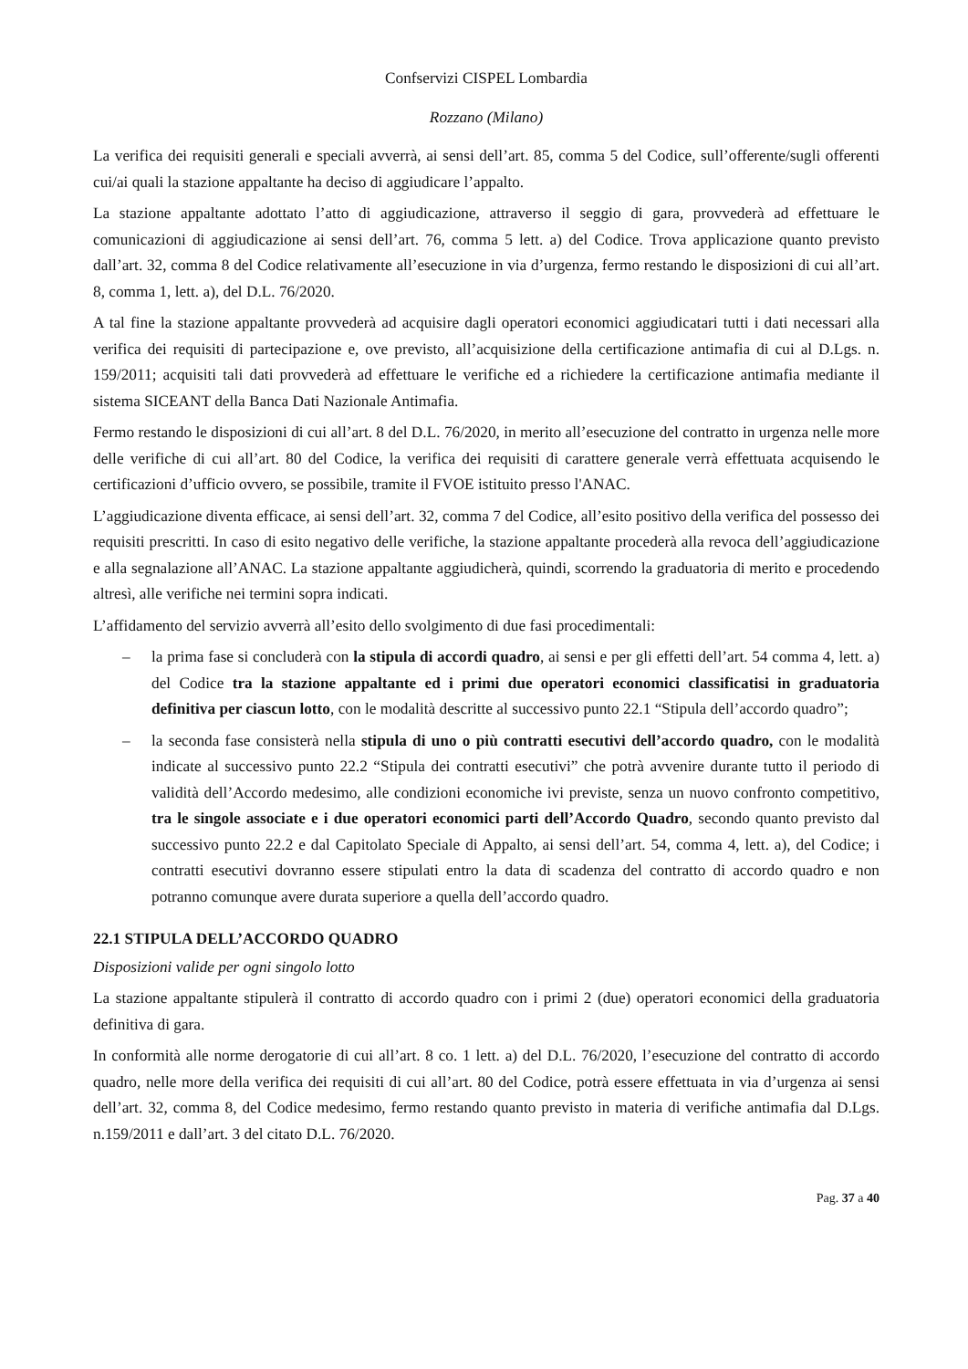Confservizi CISPEL Lombardia
Rozzano (Milano)
La verifica dei requisiti generali e speciali avverrà, ai sensi dell’art. 85, comma 5 del Codice, sull’offerente/sugli offerenti cui/ai quali la stazione appaltante ha deciso di aggiudicare l’appalto.
La stazione appaltante adottato l’atto di aggiudicazione, attraverso il seggio di gara, provvederà ad effettuare le comunicazioni di aggiudicazione ai sensi dell’art. 76, comma 5 lett. a) del Codice. Trova applicazione quanto previsto dall’art. 32, comma 8 del Codice relativamente all’esecuzione in via d’urgenza, fermo restando le disposizioni di cui all’art. 8, comma 1, lett. a), del D.L. 76/2020.
A tal fine la stazione appaltante provvederà ad acquisire dagli operatori economici aggiudicatari tutti i dati necessari alla verifica dei requisiti di partecipazione e, ove previsto, all’acquisizione della certificazione antimafia di cui al D.Lgs. n. 159/2011; acquisiti tali dati provvederà ad effettuare le verifiche ed a richiedere la certificazione antimafia mediante il sistema SICEANT della Banca Dati Nazionale Antimafia.
Fermo restando le disposizioni di cui all’art. 8 del D.L. 76/2020, in merito all’esecuzione del contratto in urgenza nelle more delle verifiche di cui all’art. 80 del Codice, la verifica dei requisiti di carattere generale verrà effettuata acquisendo le certificazioni d’ufficio ovvero, se possibile, tramite il FVOE istituito presso l'ANAC.
L’aggiudicazione diventa efficace, ai sensi dell’art. 32, comma 7 del Codice, all’esito positivo della verifica del possesso dei requisiti prescritti. In caso di esito negativo delle verifiche, la stazione appaltante procederà alla revoca dell’aggiudicazione e alla segnalazione all’ANAC. La stazione appaltante aggiudicherà, quindi, scorrendo la graduatoria di merito e procedendo altresì, alle verifiche nei termini sopra indicati.
L’affidamento del servizio avverrà all’esito dello svolgimento di due fasi procedimentali:
– la prima fase si concluderà con la stipula di accordi quadro, ai sensi e per gli effetti dell’art. 54 comma 4, lett. a) del Codice tra la stazione appaltante ed i primi due operatori economici classificatisi in graduatoria definitiva per ciascun lotto, con le modalità descritte al successivo punto 22.1 “Stipula dell’accordo quadro”;
– la seconda fase consisterà nella stipula di uno o più contratti esecutivi dell’accordo quadro, con le modalità indicate al successivo punto 22.2 “Stipula dei contratti esecutivi” che potrà avvenire durante tutto il periodo di validità dell’Accordo medesimo, alle condizioni economiche ivi previste, senza un nuovo confronto competitivo, tra le singole associate e i due operatori economici parti dell’Accordo Quadro, secondo quanto previsto dal successivo punto 22.2 e dal Capitolato Speciale di Appalto, ai sensi dell’art. 54, comma 4, lett. a), del Codice; i contratti esecutivi dovranno essere stipulati entro la data di scadenza del contratto di accordo quadro e non potranno comunque avere durata superiore a quella dell’accordo quadro.
22.1 STIPULA DELL’ACCORDO QUADRO
Disposizioni valide per ogni singolo lotto
La stazione appaltante stipulerà il contratto di accordo quadro con i primi 2 (due) operatori economici della graduatoria definitiva di gara.
In conformità alle norme derogatorie di cui all’art. 8 co. 1 lett. a) del D.L. 76/2020, l’esecuzione del contratto di accordo quadro, nelle more della verifica dei requisiti di cui all’art. 80 del Codice, potrà essere effettuata in via d’urgenza ai sensi dell’art. 32, comma 8, del Codice medesimo, fermo restando quanto previsto in materia di verifiche antimafia dal D.Lgs. n.159/2011 e dall’art. 3 del citato D.L. 76/2020.
Pag. 37 a 40